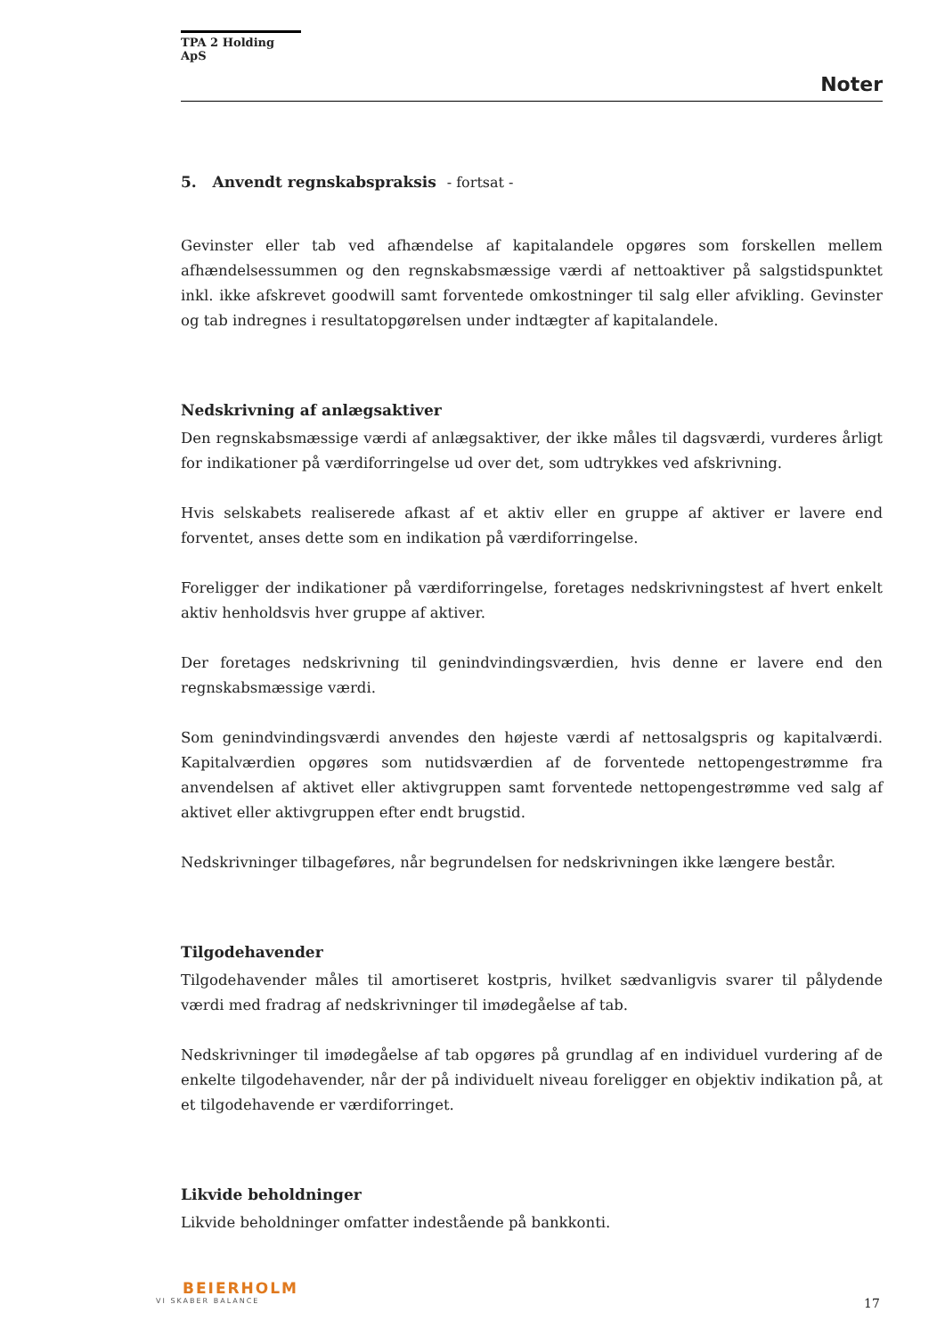TPA 2 Holding ApS
Noter
5. Anvendt regnskabspraksis - fortsat -
Gevinster eller tab ved afhændelse af kapitalandele opgøres som forskellen mellem afhændelsessummen og den regnskabsmæssige værdi af nettoaktiver på salgstidspunktet inkl. ikke afskrevet goodwill samt forventede omkostninger til salg eller afvikling. Gevinster og tab indregnes i resultatopgørelsen under indtægter af kapitalandele.
Nedskrivning af anlægsaktiver
Den regnskabsmæssige værdi af anlægsaktiver, der ikke måles til dagsværdi, vurderes årligt for indikationer på værdiforringelse ud over det, som udtrykkes ved afskrivning.
Hvis selskabets realiserede afkast af et aktiv eller en gruppe af aktiver er lavere end forventet, anses dette som en indikation på værdiforringelse.
Foreligger der indikationer på værdiforringelse, foretages nedskrivningstest af hvert enkelt aktiv henholdsvis hver gruppe af aktiver.
Der foretages nedskrivning til genindvindingsværdien, hvis denne er lavere end den regnskabsmæssige værdi.
Som genindvindingsværdi anvendes den højeste værdi af nettosalgspris og kapitalværdi. Kapitalværdien opgøres som nutidsværdien af de forventede nettopengestrømme fra anvendelsen af aktivet eller aktivgruppen samt forventede nettopengestrømme ved salg af aktivet eller aktivgruppen efter endt brugstid.
Nedskrivninger tilbageføres, når begrundelsen for nedskrivningen ikke længere består.
Tilgodehavender
Tilgodehavender måles til amortiseret kostpris, hvilket sædvanligvis svarer til pålydende værdi med fradrag af nedskrivninger til imødegåelse af tab.
Nedskrivninger til imødegåelse af tab opgøres på grundlag af en individuel vurdering af de enkelte tilgodehavender, når der på individuelt niveau foreligger en objektiv indikation på, at et tilgodehavende er værdiforringet.
Likvide beholdninger
Likvide beholdninger omfatter indestående på bankkonti.
BEIERHOLM
VI SKABER BALANCE
17